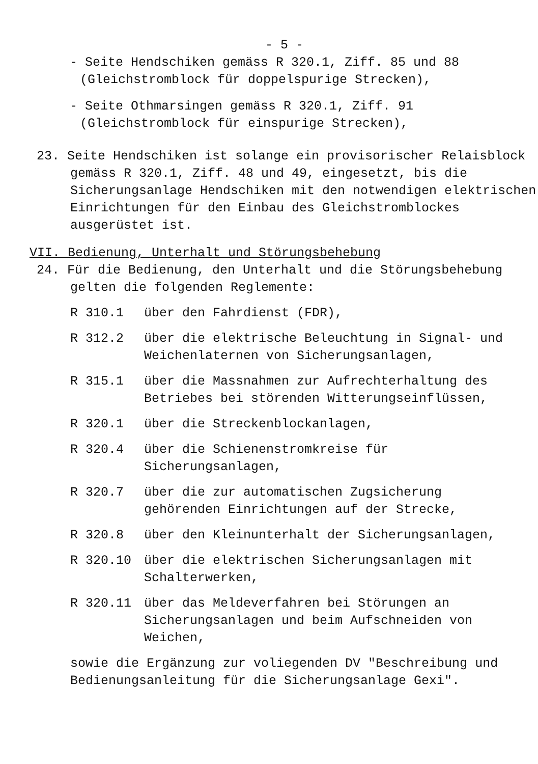- 5 -
- Seite Hendschiken gemäss R 320.1, Ziff. 85 und 88 (Gleichstromblock für doppelspurige Strecken),
- Seite Othmarsingen gemäss R 320.1, Ziff. 91 (Gleichstromblock für einspurige Strecken),
23. Seite Hendschiken ist solange ein provisorischer Relaisblock gemäss R 320.1, Ziff. 48 und 49, eingesetzt, bis die Sicherungsanlage Hendschiken mit den notwendigen elektrischen Einrichtungen für den Einbau des Gleichstromblockes ausgerüstet ist.
VII. Bedienung, Unterhalt und Störungsbehebung
24. Für die Bedienung, den Unterhalt und die Störungsbehebung gelten die folgenden Reglemente:
R 310.1 über den Fahrdienst (FDR),
R 312.2 über die elektrische Beleuchtung in Signal- und Weichenlaternen von Sicherungsanlagen,
R 315.1 über die Massnahmen zur Aufrechterhaltung des Betriebes bei störenden Witterungseinflüssen,
R 320.1 über die Streckenblockanlagen,
R 320.4 über die Schienenstromkreise für Sicherungsanlagen,
R 320.7 über die zur automatischen Zugsicherung gehörenden Einrichtungen auf der Strecke,
R 320.8 über den Kleinunterhalt der Sicherungsanlagen,
R 320.10 über die elektrischen Sicherungsanlagen mit Schalterwerken,
R 320.11 über das Meldeverfahren bei Störungen an Sicherungsanlagen und beim Aufschneiden von Weichen,
sowie die Ergänzung zur voliegenden DV "Beschreibung und Bedienungsanleitung für die Sicherungsanlage Gexi".